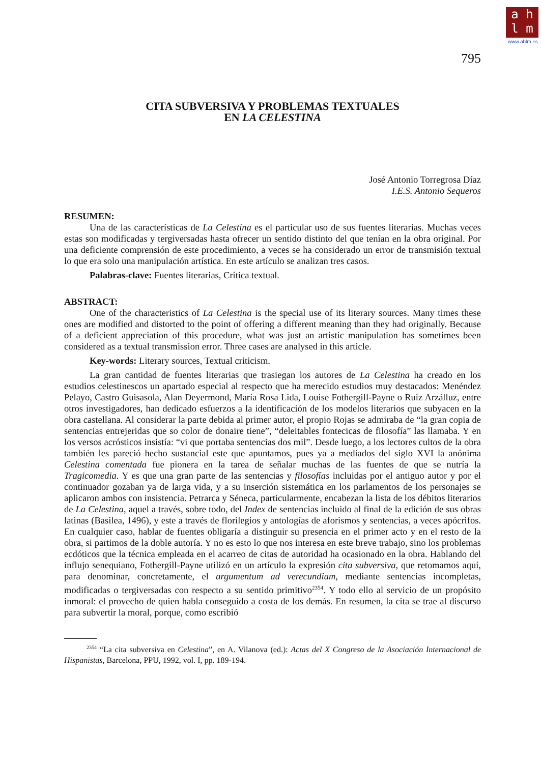a h
l m
www.ahlm.es
795
CITA SUBVERSIVA Y PROBLEMAS TEXTUALES
EN LA CELESTINA
José Antonio Torregrosa Díaz
I.E.S. Antonio Sequeros
RESUMEN:
Una de las características de La Celestina es el particular uso de sus fuentes literarias. Muchas veces estas son modificadas y tergiversadas hasta ofrecer un sentido distinto del que tenían en la obra original. Por una deficiente comprensión de este procedimiento, a veces se ha considerado un error de transmisión textual lo que era solo una manipulación artística. En este artículo se analizan tres casos.
Palabras-clave: Fuentes literarias, Crítica textual.
ABSTRACT:
One of the characteristics of La Celestina is the special use of its literary sources. Many times these ones are modified and distorted to the point of offering a different meaning than they had originally. Because of a deficient appreciation of this procedure, what was just an artistic manipulation has sometimes been considered as a textual transmission error. Three cases are analysed in this article.
Key-words: Literary sources, Textual criticism.
La gran cantidad de fuentes literarias que trasiegan los autores de La Celestina ha creado en los estudios celestinescos un apartado especial al respecto que ha merecido estudios muy destacados: Menéndez Pelayo, Castro Guisasola, Alan Deyermond, María Rosa Lida, Louise Fothergill-Payne o Ruiz Arzálluz, entre otros investigadores, han dedicado esfuerzos a la identificación de los modelos literarios que subyacen en la obra castellana. Al considerar la parte debida al primer autor, el propio Rojas se admiraba de “la gran copia de sentencias entrejeridas que so color de donaire tiene”, “deleitables fontecicas de filosofía” las llamaba. Y en los versos acrósticos insistía: “vi que portaba sentencias dos mil”. Desde luego, a los lectores cultos de la obra también les pareció hecho sustancial este que apuntamos, pues ya a mediados del siglo XVI la anónima Celestina comentada fue pionera en la tarea de señalar muchas de las fuentes de que se nutría la Tragicomedia. Y es que una gran parte de las sentencias y filosofías incluidas por el antiguo autor y por el continuador gozaban ya de larga vida, y a su inserción sistemática en los parlamentos de los personajes se aplicaron ambos con insistencia. Petrarca y Séneca, particularmente, encabezan la lista de los débitos literarios de La Celestina, aquel a través, sobre todo, del Index de sentencias incluido al final de la edición de sus obras latinas (Basilea, 1496), y este a través de florilegios y antologías de aforismos y sentencias, a veces apócrifos. En cualquier caso, hablar de fuentes obligaría a distinguir su presencia en el primer acto y en el resto de la obra, si partimos de la doble autoría. Y no es esto lo que nos interesa en este breve trabajo, sino los problemas ecdóticos que la técnica empleada en el acarreo de citas de autoridad ha ocasionado en la obra. Hablando del influjo senequiano, Fothergill-Payne utilizó en un artículo la expresión cita subversiva, que retomamos aquí, para denominar, concretamente, el argumentum ad verecundiam, mediante sentencias incompletas, modificadas o tergiversadas con respecto a su sentido primitivo<sup>2354</sup>. Y todo ello al servicio de un propósito inmoral: el provecho de quien habla conseguido a costa de los demás. En resumen, la cita se trae al discurso para subvertir la moral, porque, como escribió
<sup>2354</sup> “La cita subversiva en Celestina”, en A. Vilanova (ed.): Actas del X Congreso de la Asociación Internacional de Hispanistas, Barcelona, PPU, 1992, vol. I, pp. 189-194.